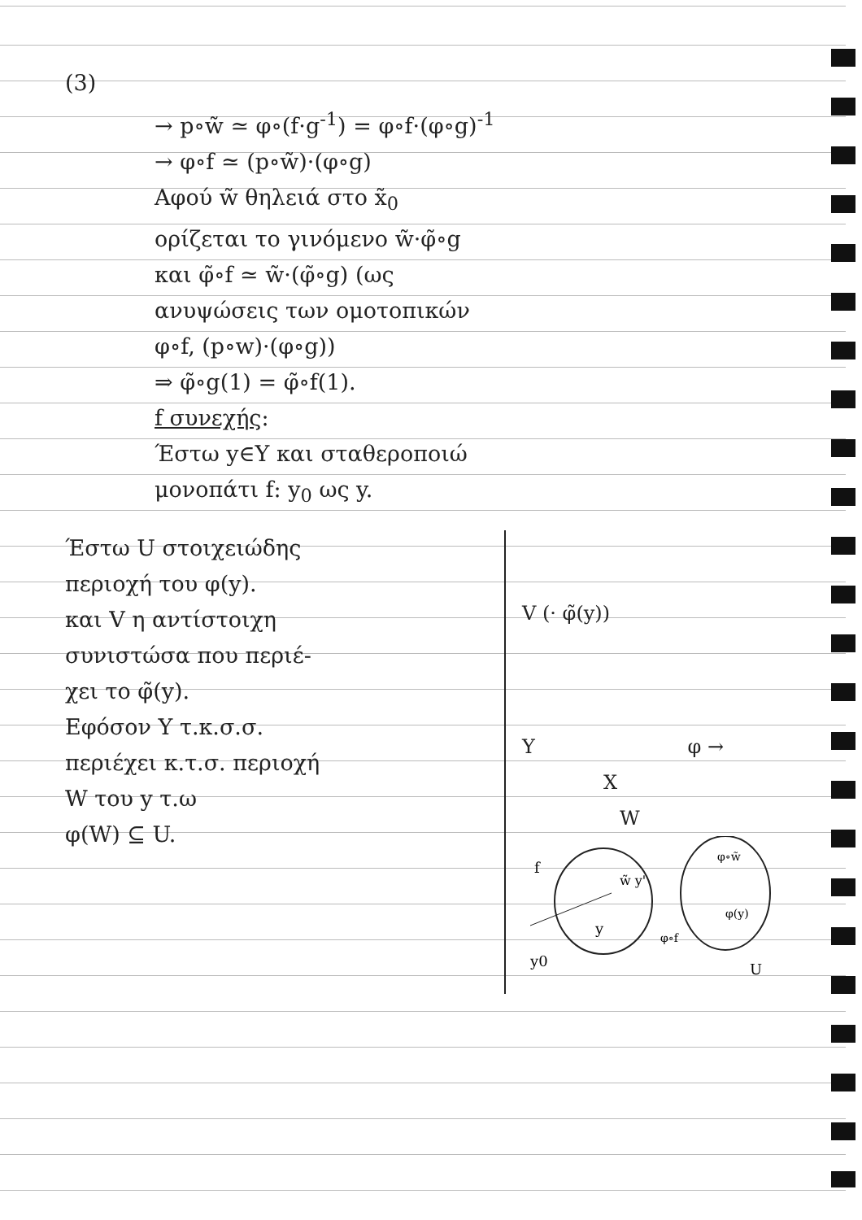(3)
→ p∘w̃ ≃ φ∘(f·g<sup>-1</sup>) = φ∘f·(φ∘g)<sup>-1</sup>
→ φ∘f ≃ (p∘w̃)·(φ∘g)
Αφού w̃ θηλειά στο x̃<sub>0</sub>
ορίζεται το γινόμενο w̃·φ̃∘g
και φ̃∘f ≃ w̃·(φ̃∘g) (ως
ανυψώσεις των ομοτοπικών
φ∘f, (p∘w)·(φ∘g))
⇒ φ̃∘g(1) = φ̃∘f(1).
f συνεχής:
Έστω y∈Y και σταθεροποιώ
μονοπάτι f: y<sub>0</sub> ως y.
Έστω U στοιχειώδης
περιοχή του φ(y).
και V η αντίστοιχη
συνιστώσα που περιέ-
χει το φ̃(y).
Εφόσον Y τ.κ.σ.σ.
περιέχει κ.τ.σ. περιοχή
W του y τ.ω
φ(W) ⊆ U.
V (· φ̃(y))
Y φ → X
W
f
y
w̃ y'
y0
φ∘w̃
φ(y)
φ∘f
U